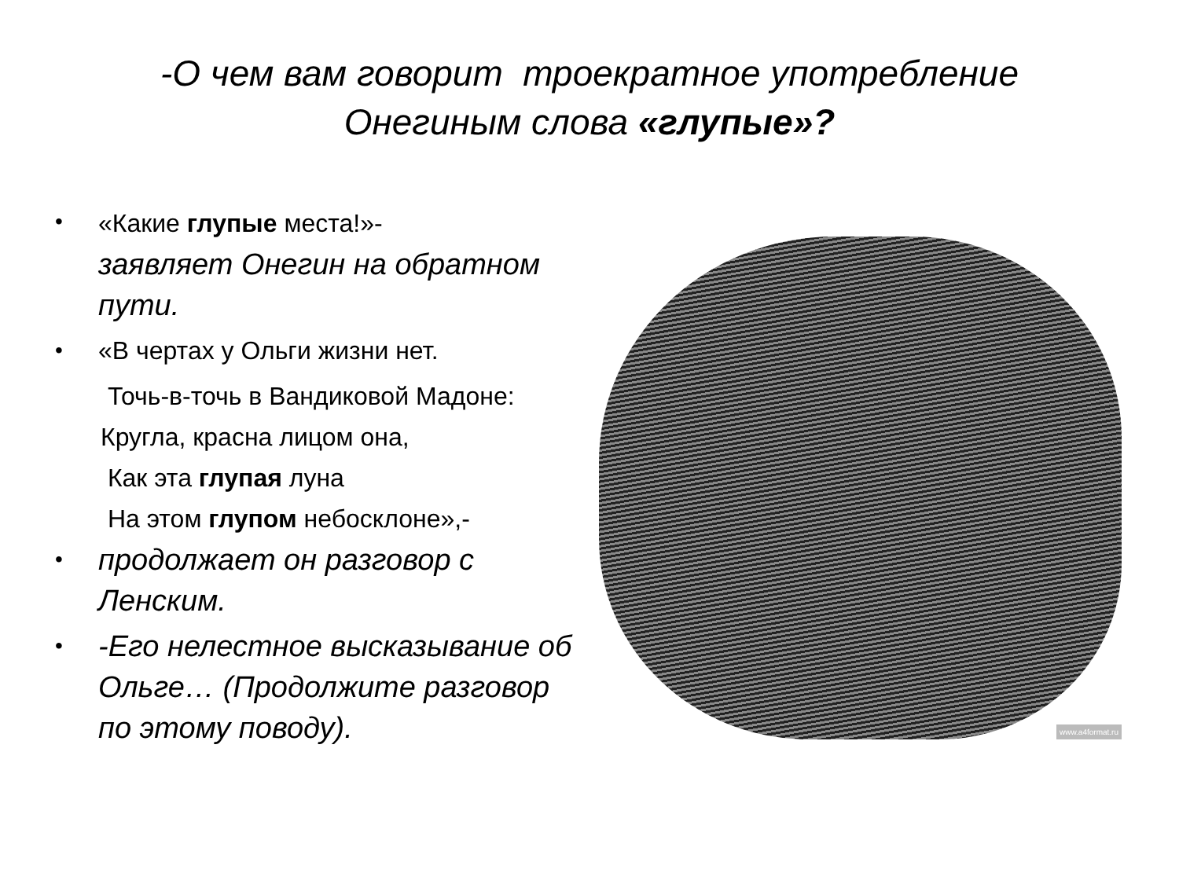-О чем вам говорит троекратное употребление
Онегиным слова «глупые»?
• «Какие глупые места!»-
заявляет Онегин на обратном пути.
• «В чертах у Ольги жизни нет.
Точь-в-точь в Вандиковой Мадоне:
Кругла, красна лицом она,
Как эта глупая луна
На этом глупом небосклоне»,-
• продолжает он разговор с Ленским.
• -Его нелестное высказывание об Ольге… (Продолжите разговор по этому поводу).
www.a4format.ru